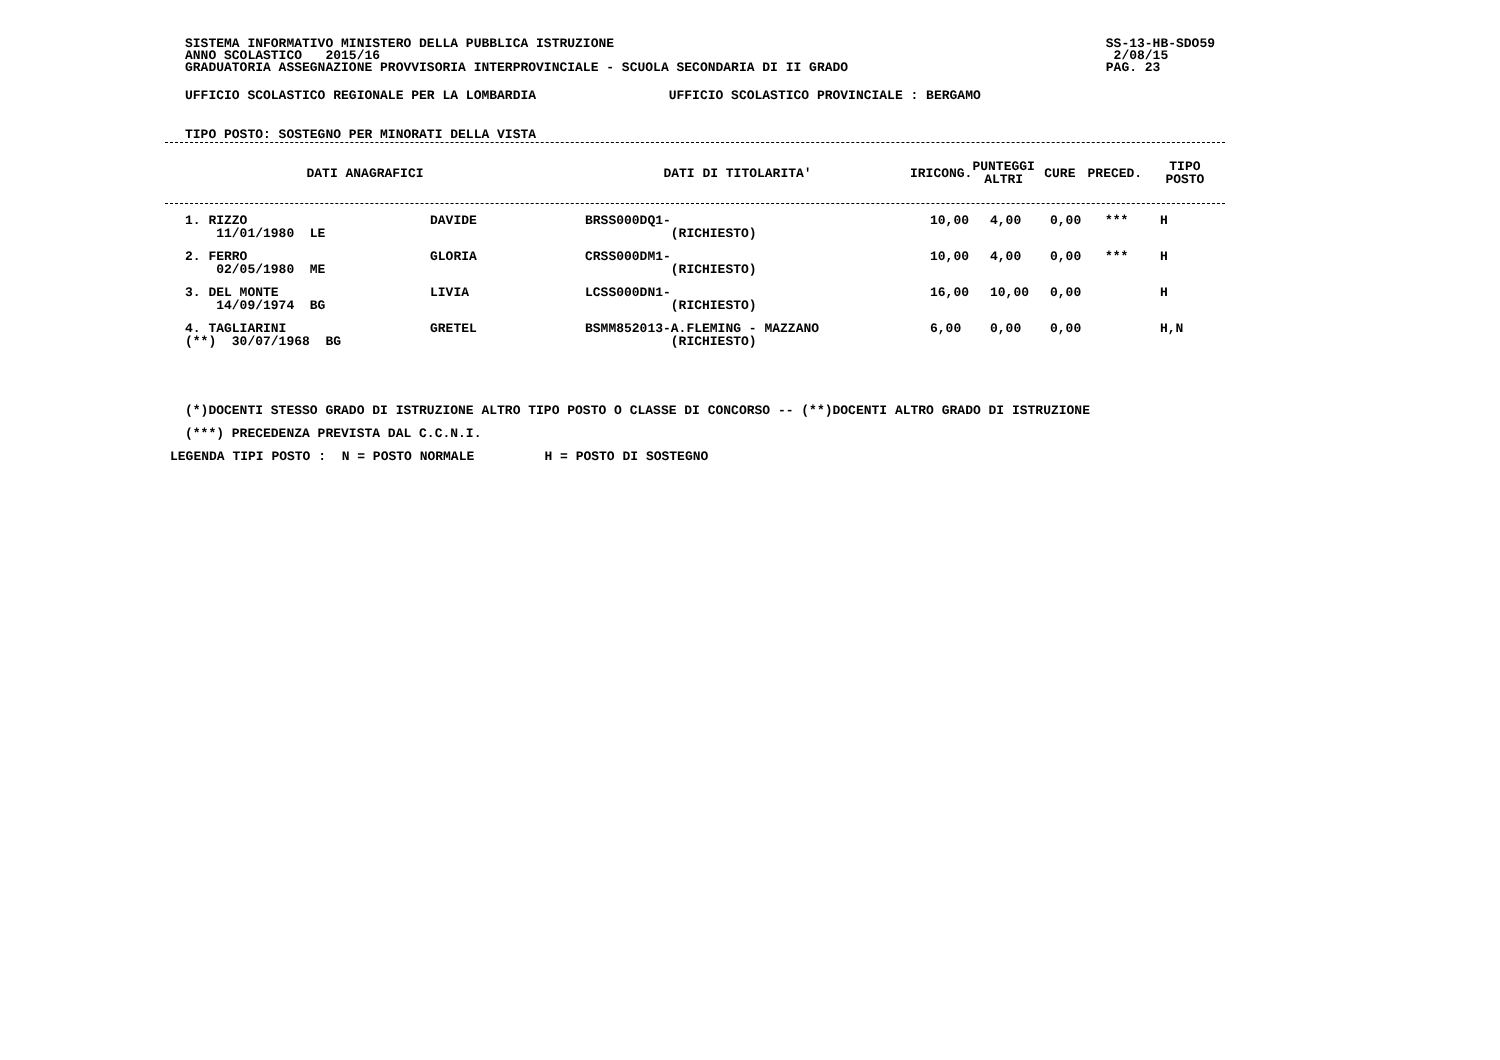SISTEMA INFORMATIVO MINISTERO DELLA PUBBLICA ISTRUZIONE
ANNO SCOLASTICO 2015/16
GRADUATORIA ASSEGNAZIONE PROVVISORIA INTERPROVINCIALE - SCUOLA SECONDARIA DI II GRADO
SS-13-HB-SDO59
2/08/15
PAG. 23
UFFICIO SCOLASTICO REGIONALE PER LA LOMBARDIA UFFICIO SCOLASTICO PROVINCIALE : BERGAMO
TIPO POSTO: SOSTEGNO PER MINORATI DELLA VISTA
| DATI ANAGRAFICI | DATI DI TITOLARITA' | IRICONG. | PUNTEGGI ALTRI | CURE | PRECED. | TIPO POSTO |
| --- | --- | --- | --- | --- | --- | --- |
| 1. RIZZO 11/01/1980 LE | DAVIDE | BRSS000DQ1- (RICHIESTO) | 10,00 | 4,00 | 0,00 | *** | H |
| 2. FERRO 02/05/1980 ME | GLORIA | CRSS000DM1- (RICHIESTO) | 10,00 | 4,00 | 0,00 | *** | H |
| 3. DEL MONTE 14/09/1974 BG | LIVIA | LCSS000DN1- (RICHIESTO) | 16,00 | 10,00 | 0,00 | | H |
| 4. TAGLIARINI (**) 30/07/1968 BG | GRETEL | BSMM852013-A.FLEMING - MAZZANO (RICHIESTO) | 6,00 | 0,00 | 0,00 | | H,N |
(*)DOCENTI STESSO GRADO DI ISTRUZIONE ALTRO TIPO POSTO O CLASSE DI CONCORSO -- (**)DOCENTI ALTRO GRADO DI ISTRUZIONE
(***) PRECEDENZA PREVISTA DAL C.C.N.I.
LEGENDA TIPI POSTO : N = POSTO NORMALE H = POSTO DI SOSTEGNO